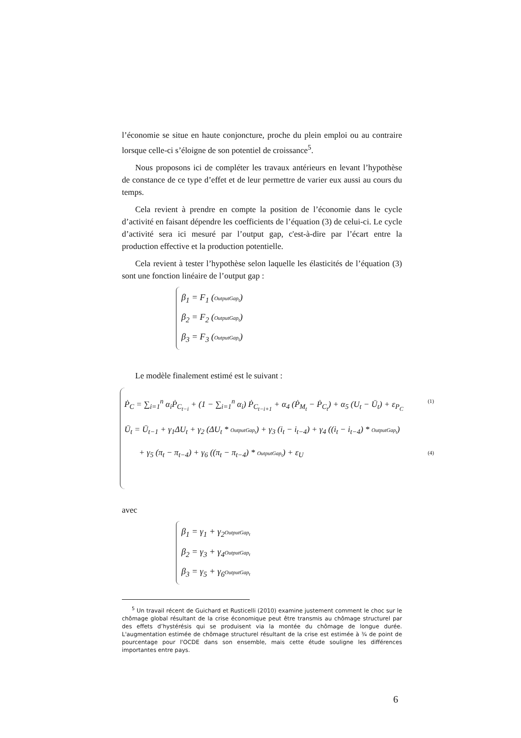l’économie se situe en haute conjoncture, proche du plein emploi ou au contraire lorsque celle-ci s’éloigne de son potentiel de croissance<sup>5</sup>.
Nous proposons ici de compléter les travaux antérieurs en levant l’hypothèse de constance de ce type d’effet et de leur permettre de varier eux aussi au cours du temps.
Cela revient à prendre en compte la position de l’économie dans le cycle d’activité en faisant dépendre les coefficients de l’équation (3) de celui-ci. Le cycle d’activité sera ici mesuré par l’output gap, c'est-à-dire par l’écart entre la production effective et la production potentielle.
Cela revient à tester l’hypothèse selon laquelle les élasticités de l’équation (3) sont une fonction linéaire de l’output gap :
β<sub>1</sub> = F<sub>1</sub> (OutputGap<sub>t</sub>)
β<sub>2</sub> = F<sub>2</sub> (OutputGap<sub>t</sub>)
β<sub>3</sub> = F<sub>3</sub> (OutputGap<sub>t</sub>)
Le modèle finalement estimé est le suivant :
(1) Ṗ<sub>C</sub> = ∑<sub>i=1</sub><sup>n</sup> α<sub>i</sub>Ṗ<sub>C<sub>t−i</sub></sub> + (1 − ∑<sub>i=1</sub><sup>n</sup> α<sub>i</sub>) Ṗ<sub>C<sub>t−i+1</sub></sub> + α<sub>4</sub> (Ṗ<sub>M<sub>t</sub></sub> − Ṗ<sub>C<sub>t</sub></sub>) + α<sub>5</sub> (U<sub>t</sub> − Ū<sub>t</sub>) + ε<sub>P<sub>C</sub></sub>
Ū<sub>t</sub> = Ū<sub>t−1</sub> + γ<sub>1</sub>ΔU<sub>t</sub> + γ<sub>2</sub> (ΔU<sub>t</sub> * OutputGap<sub>t</sub>) + γ<sub>3</sub> (i<sub>t</sub> − i<sub>t−4</sub>) + γ<sub>4</sub> ((i<sub>t</sub> − i<sub>t−4</sub>) * OutputGap<sub>t</sub>)
(4) + γ<sub>5</sub> (π<sub>t</sub> − π<sub>t−4</sub>) + γ<sub>6</sub> ((π<sub>t</sub> − π<sub>t−4</sub>) * OutputGap<sub>t</sub>) + ε<sub>U</sub>
avec
β<sub>1</sub> = γ<sub>1</sub> + γ<sub>2</sub>OutputGap<sub>t</sub>
β<sub>2</sub> = γ<sub>3</sub> + γ<sub>4</sub>OutputGap<sub>t</sub>
β<sub>3</sub> = γ<sub>5</sub> + γ<sub>6</sub>OutputGap<sub>t</sub>
<sup>5</sup> Un travail récent de Guichard et Rusticelli (2010) examine justement comment le choc sur le chômage global résultant de la crise économique peut être transmis au chômage structurel par des effets d’hystérésis qui se produisent via la montée du chômage de longue durée. L'augmentation estimée de chômage structurel résultant de la crise est estimée à ¾ de point de pourcentage pour l'OCDE dans son ensemble, mais cette étude souligne les différences importantes entre pays.
6